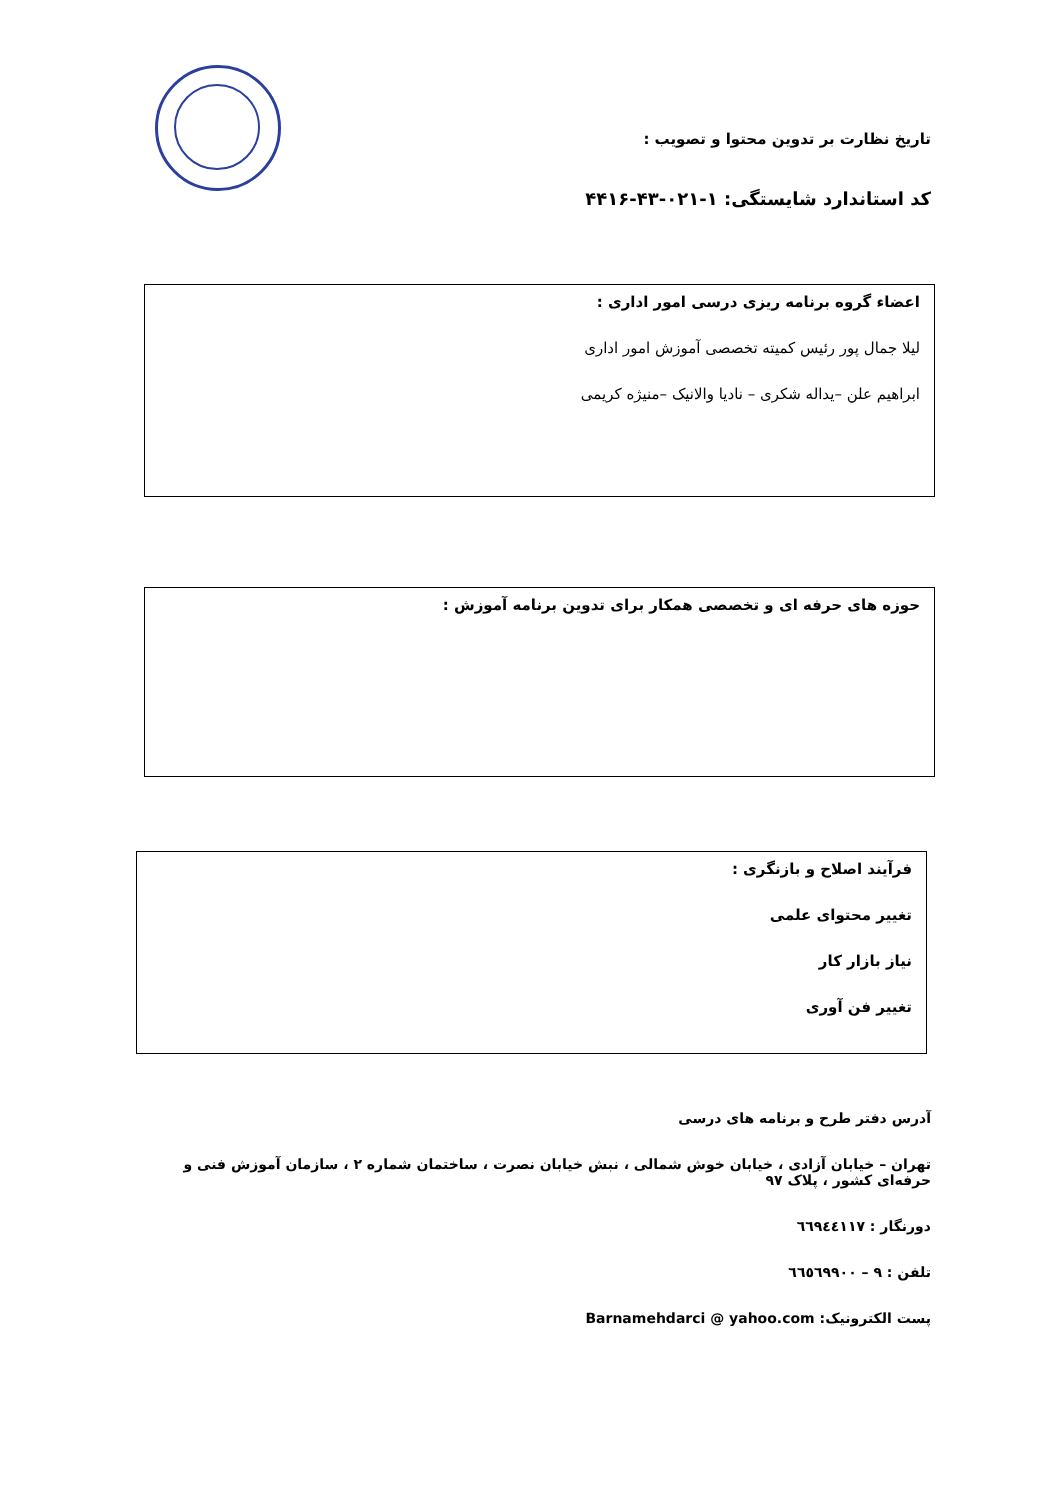تاریخ نظارت بر تدوین محتوا و تصویب :
کد استاندارد شایستگی: ۱-۰۲۱-۴۳-۴۴۱۶
اعضاء گروه برنامه ریزی درسی امور اداری :
لیلا جمال پور رئیس کمیته تخصصی آموزش امور اداری
ابراهیم علن –یداله شکری – نادیا والانیک –منیژه کریمی
حوزه های حرفه ای و تخصصی همکار برای تدوین برنامه آموزش :
فرآیند اصلاح و بازنگری :
تغییر محتوای علمی
نیاز بازار کار
تغییر فن آوری
آدرس دفتر طرح و برنامه های درسی
تهران – خیابان آزادی ، خیابان خوش شمالی ، نبش خیابان نصرت ، ساختمان شماره ۲ ، سازمان آموزش فنی و حرفه‌ای کشور ، پلاک ۹۷
دورنگار : ٦٦٩٤٤١١٧
تلفن : ٩ – ٦٦٥٦٩٩٠٠
پست الکترونیک: Barnamehdarci @ yahoo.com